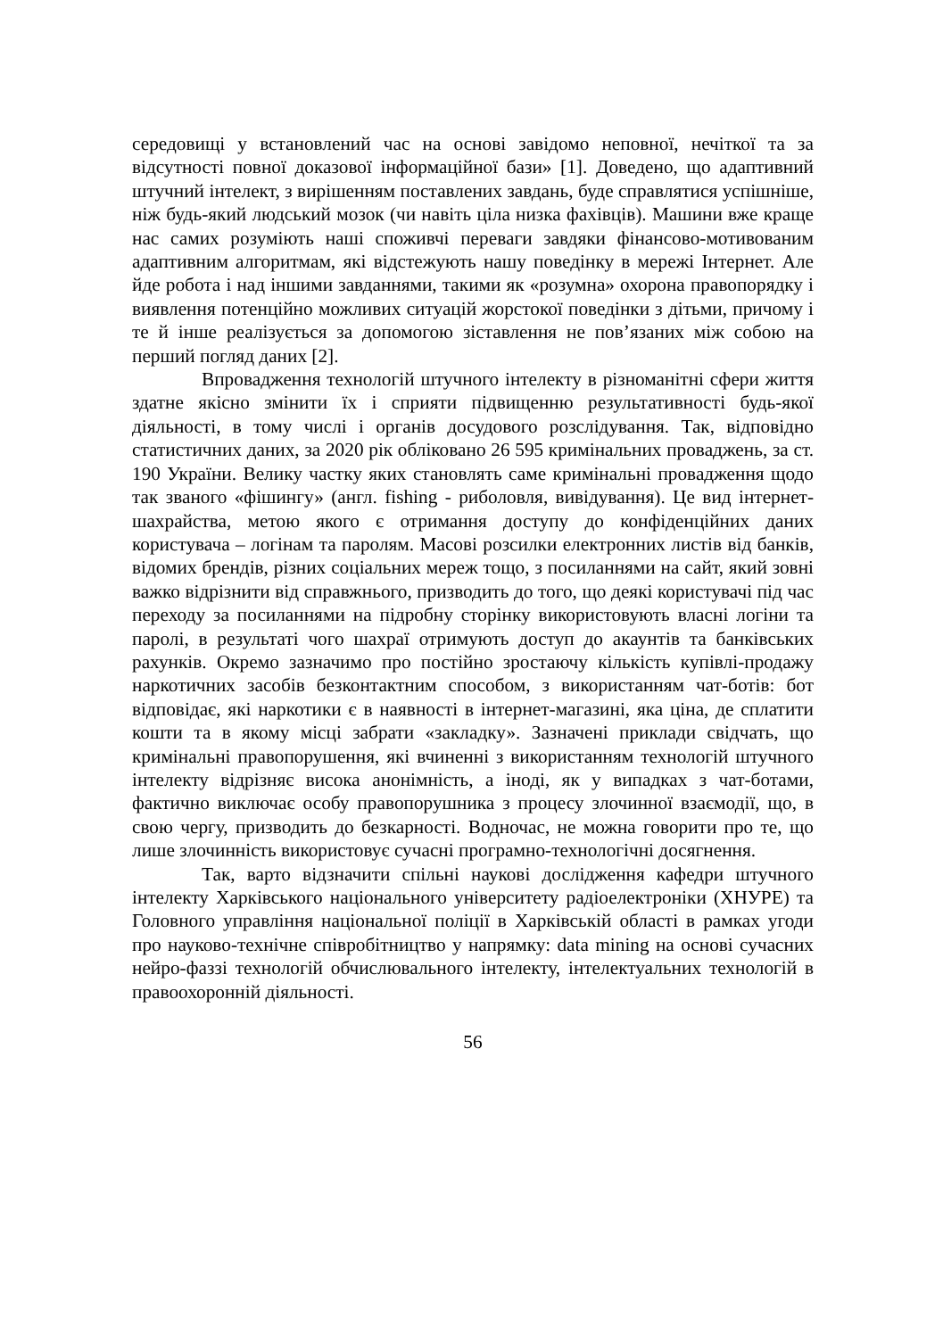середовищі у встановлений час на основі завідомо неповної, нечіткої та за відсутності повної доказової інформаційної бази» [1]. Доведено, що адаптивний штучний інтелект, з вирішенням поставлених завдань, буде справлятися успішніше, ніж будь-який людський мозок (чи навіть ціла низка фахівців). Машини вже краще нас самих розуміють наші споживчі переваги завдяки фінансово-мотивованим адаптивним алгоритмам, які відстежують нашу поведінку в мережі Інтернет. Але йде робота і над іншими завданнями, такими як «розумна» охорона правопорядку і виявлення потенційно можливих ситуацій жорстокої поведінки з дітьми, причому і те й інше реалізується за допомогою зіставлення не пов’язаних між собою на перший погляд даних [2].
Впровадження технологій штучного інтелекту в різноманітні сфери життя здатне якісно змінити їх і сприяти підвищенню результативності будь-якої діяльності, в тому числі і органів досудового розслідування. Так, відповідно статистичних даних, за 2020 рік обліковано 26 595 кримінальних проваджень, за ст. 190 України. Велику частку яких становлять саме кримінальні провадження щодо так званого «фішингу» (англ. fishing - риболовля, вивідування). Це вид інтернет-шахрайства, метою якого є отримання доступу до конфіденційних даних користувача – логінам та паролям. Масові розсилки електронних листів від банків, відомих брендів, різних соціальних мереж тощо, з посиланнями на сайт, який зовні важко відрізнити від справжнього, призводить до того, що деякі користувачі під час переходу за посиланнями на підробну сторінку використовують власні логіни та паролі, в результаті чого шахраї отримують доступ до акаунтів та банківських рахунків. Окремо зазначимо про постійно зростаючу кількість купівлі-продажу наркотичних засобів безконтактним способом, з використанням чат-ботів: бот відповідає, які наркотики є в наявності в інтернет-магазині, яка ціна, де сплатити кошти та в якому місці забрати «закладку». Зазначені приклади свідчать, що кримінальні правопорушення, які вчиненні з використанням технологій штучного інтелекту відрізняє висока анонімність, а іноді, як у випадках з чат-ботами, фактично виключає особу правопорушника з процесу злочинної взаємодії, що, в свою чергу, призводить до безкарності. Водночас, не можна говорити про те, що лише злочинність використовує сучасні програмно-технологічні досягнення.
Так, варто відзначити спільні наукові дослідження кафедри штучного інтелекту Харківського національного університету радіоелектроніки (ХНУРЕ) та Головного управління національної поліції в Харківській області в рамках угоди про науково-технічне співробітництво у напрямку: data mining на основі сучасних нейро-фаззі технологій обчислювального інтелекту, інтелектуальних технологій в правоохоронній діяльності.
56